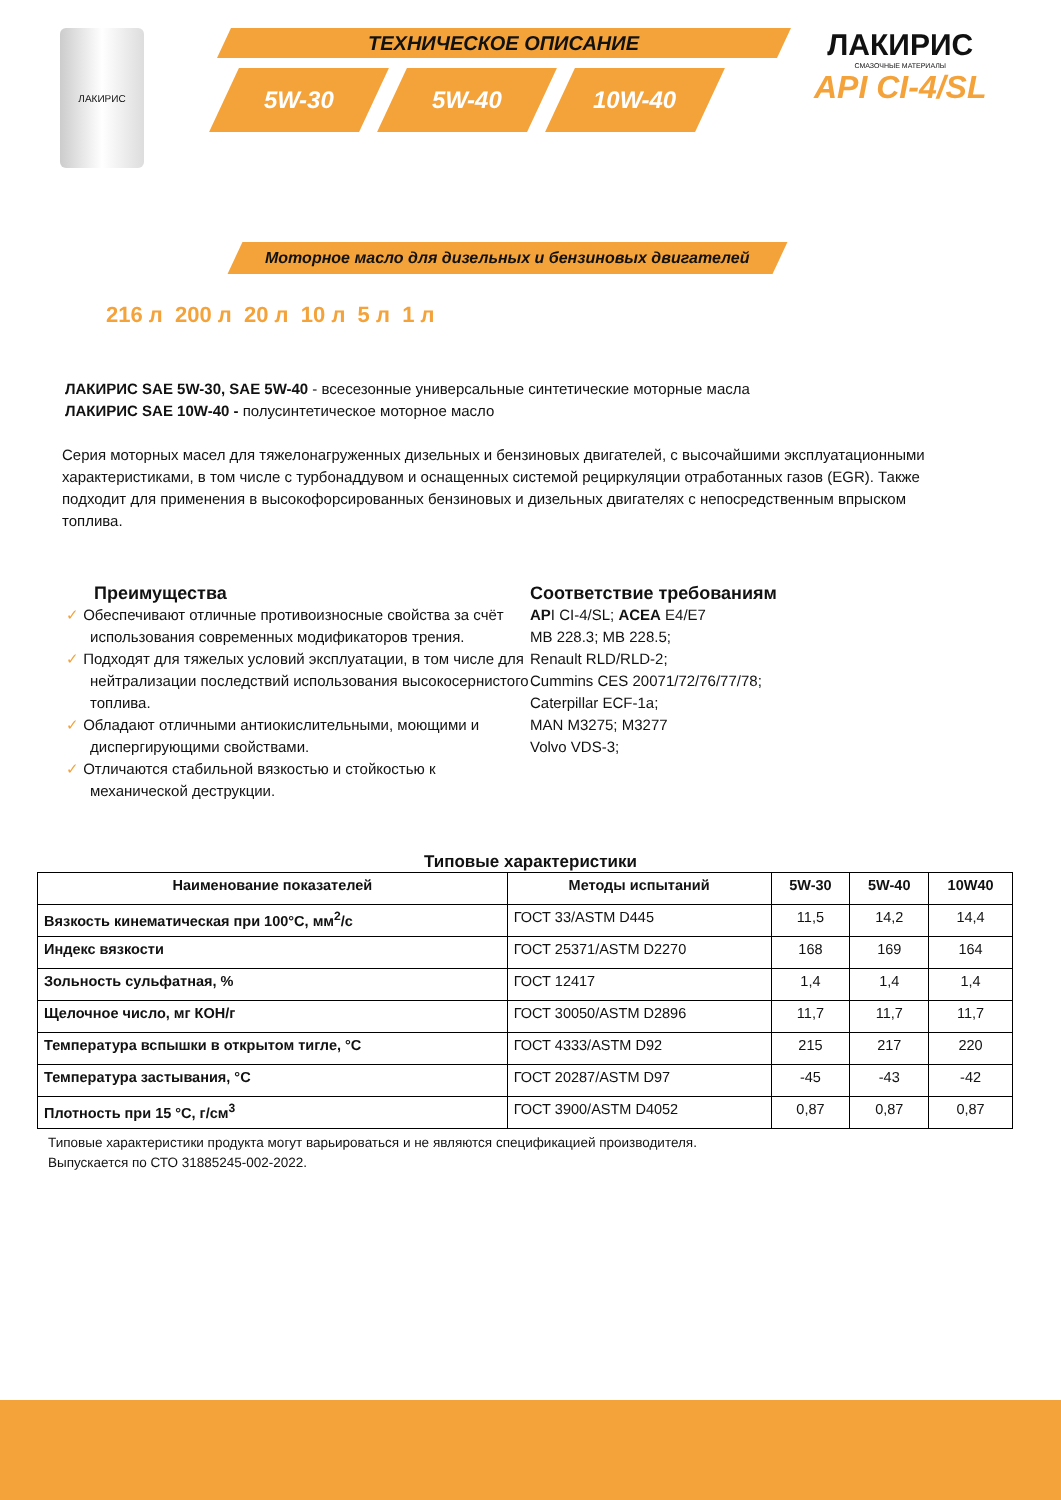ЛАКИРИС
ТЕХНИЧЕСКОЕ ОПИСАНИЕ
5W-30 5W-40 10W-40
ЛАКИРИС
СМАЗОЧНЫЕ МАТЕРИАЛЫ
API CI-4/SL
Моторное масло для дизельных и бензиновых двигателей
216 л 200 л 20 л 10 л 5 л 1 л
ЛАКИРИС SAE 5W-30, SAE 5W-40 - всесезонные универсальные синтетические моторные масла
ЛАКИРИС SAE 10W-40 - полусинтетическое моторное масло
Серия моторных масел для тяжелонагруженных дизельных и бензиновых двигателей, с высочайшими эксплуатационными характеристиками, в том числе с турбонаддувом и оснащенных системой рециркуляции отработанных газов (EGR). Также подходит для применения в высокофорсированных бензиновых и дизельных двигателях с непосредственным впрыском топлива.
Преимущества
✓ Обеспечивают отличные противоизносные свойства за счёт использования современных модификаторов трения.
✓ Подходят для тяжелых условий эксплуатации, в том числе для нейтрализации последствий использования высокосернистого топлива.
✓ Обладают отличными антиокислительными, моющими и диспергирующими свойствами.
✓ Отличаются стабильной вязкостью и стойкостью к механической деструкции.
Соответствие требованиям
API CI-4/SL; ACEA E4/E7
MB 228.3; MB 228.5;
Renault RLD/RLD-2;
Cummins CES 20071/72/76/77/78;
Caterpillar ECF-1a;
MAN M3275; M3277
Volvo VDS-3;
Типовые характеристики
| Наименование показателей | Методы испытаний | 5W-30 | 5W-40 | 10W40 |
| --- | --- | --- | --- | --- |
| Вязкость кинематическая при 100°С, мм<sup>2</sup>/с | ГОСТ 33/ASTM D445 | 11,5 | 14,2 | 14,4 |
| Индекс вязкости | ГОСТ 25371/ASTM D2270 | 168 | 169 | 164 |
| Зольность сульфатная, % | ГОСТ 12417 | 1,4 | 1,4 | 1,4 |
| Щелочное число, мг КОН/г | ГОСТ 30050/ASTM D2896 | 11,7 | 11,7 | 11,7 |
| Температура вспышки в открытом тигле, °С | ГОСТ 4333/ASTM D92 | 215 | 217 | 220 |
| Температура застывания, °С | ГОСТ 20287/ASTM D97 | -45 | -43 | -42 |
| Плотность при 15 °С, г/см<sup>3</sup> | ГОСТ 3900/ASTM D4052 | 0,87 | 0,87 | 0,87 |
Типовые характеристики продукта могут варьироваться и не являются спецификацией производителя.
Выпускается по СТО 31885245-002-2022.